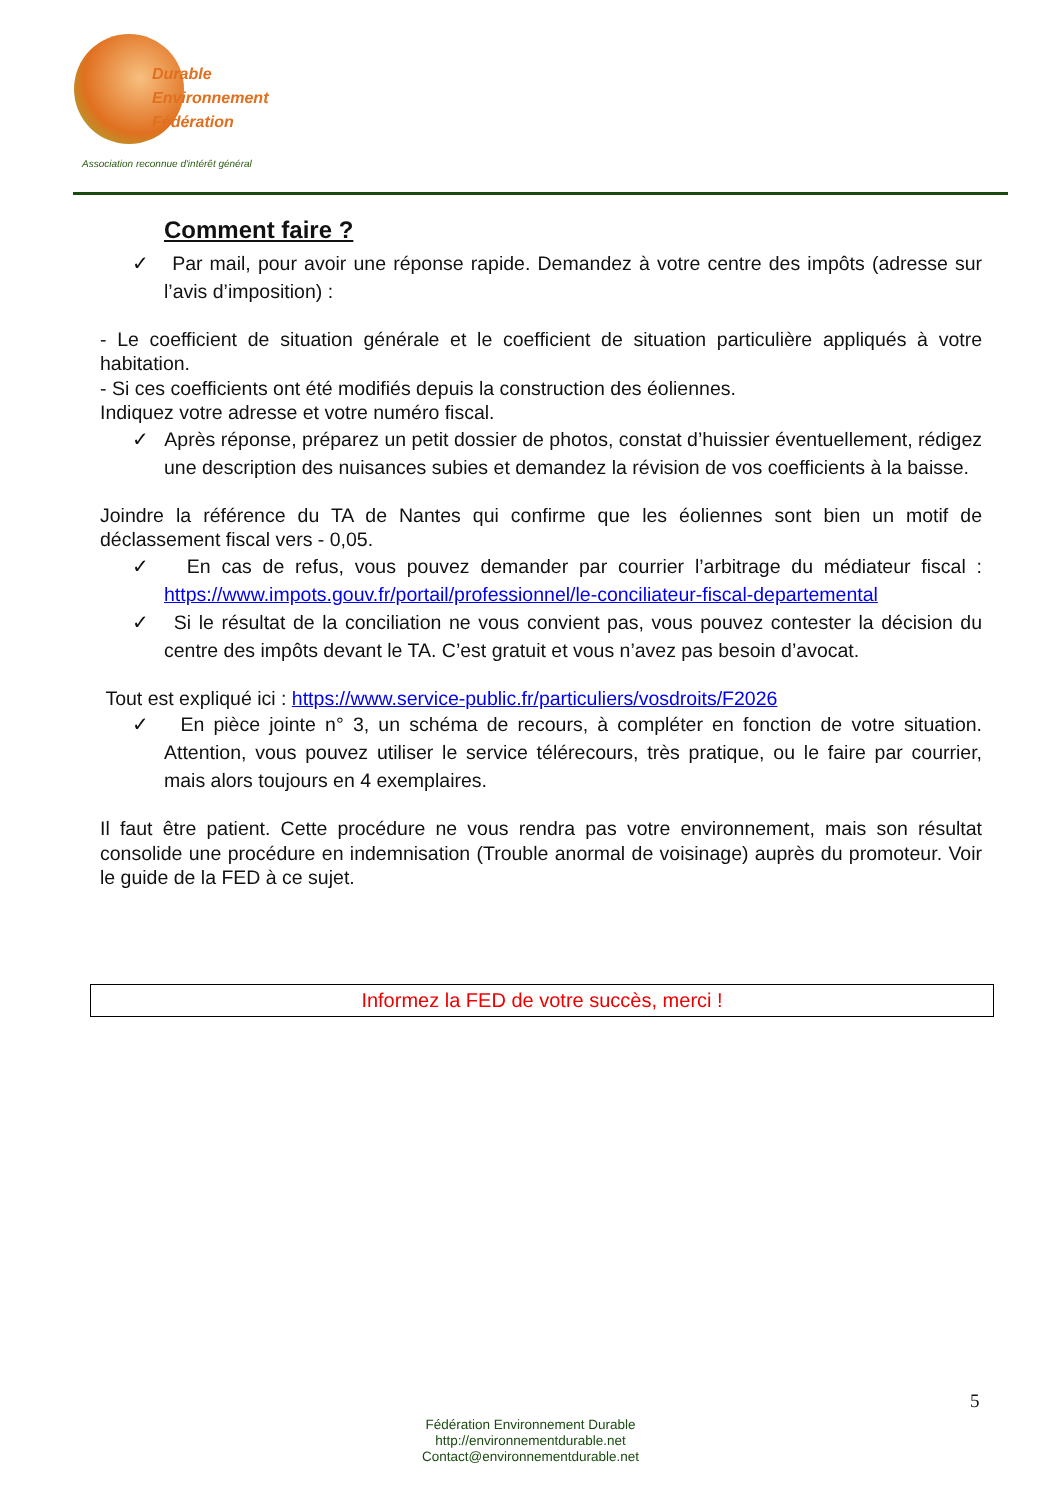Durable
Environnement
Fédération
Association reconnue d'intérêt général
Comment faire ?
✓ Par mail, pour avoir une réponse rapide. Demandez à votre centre des impôts (adresse sur l’avis d’imposition) :
- Le coefficient de situation générale et le coefficient de situation particulière appliqués à votre habitation.
- Si ces coefficients ont été modifiés depuis la construction des éoliennes.
Indiquez votre adresse et votre numéro fiscal.
✓ Après réponse, préparez un petit dossier de photos, constat d’huissier éventuellement, rédigez une description des nuisances subies et demandez la révision de vos coefficients à la baisse.
Joindre la référence du TA de Nantes qui confirme que les éoliennes sont bien un motif de déclassement fiscal vers - 0,05.
✓ En cas de refus, vous pouvez demander par courrier l’arbitrage du médiateur fiscal : https://www.impots.gouv.fr/portail/professionnel/le-conciliateur-fiscal-departemental
✓ Si le résultat de la conciliation ne vous convient pas, vous pouvez contester la décision du centre des impôts devant le TA. C’est gratuit et vous n’avez pas besoin d’avocat.
Tout est expliqué ici : https://www.service-public.fr/particuliers/vosdroits/F2026
✓ En pièce jointe n° 3, un schéma de recours, à compléter en fonction de votre situation. Attention, vous pouvez utiliser le service télérecours, très pratique, ou le faire par courrier, mais alors toujours en 4 exemplaires.
Il faut être patient. Cette procédure ne vous rendra pas votre environnement, mais son résultat consolide une procédure en indemnisation (Trouble anormal de voisinage) auprès du promoteur. Voir le guide de la FED à ce sujet.
Informez la FED de votre succès, merci !
5
Fédération Environnement Durable
http://environnementdurable.net
Contact@environnementdurable.net